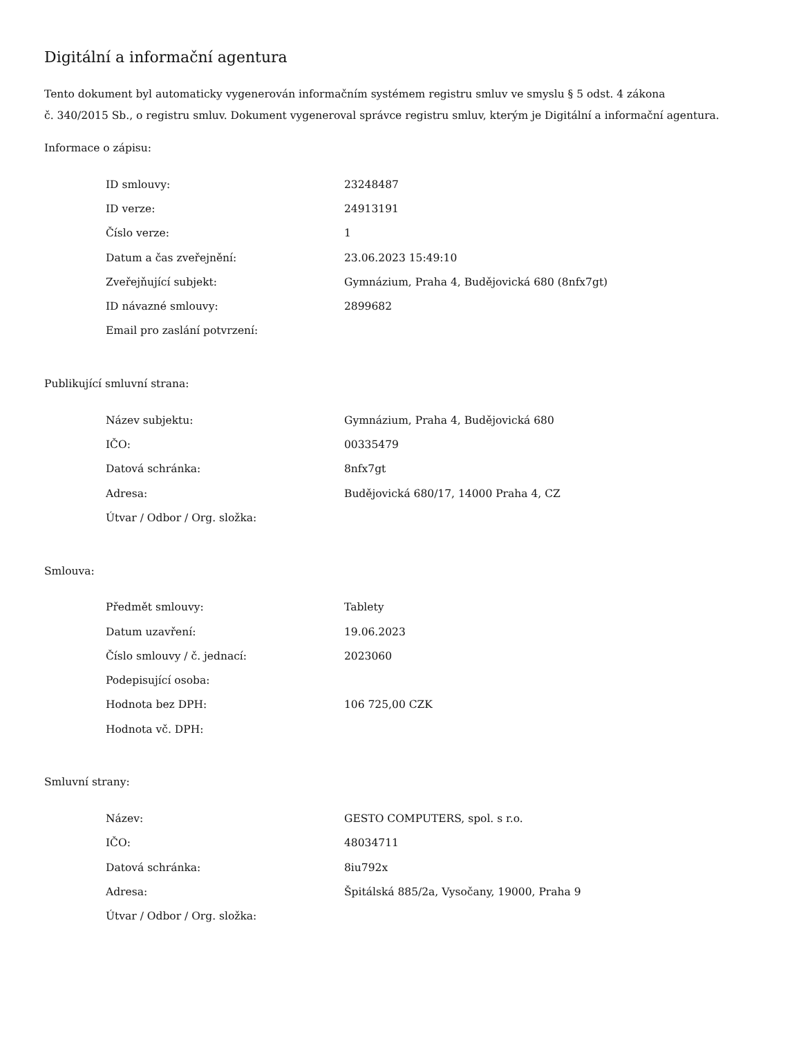Digitální a informační agentura
Tento dokument byl automaticky vygenerován informačním systémem registru smluv ve smyslu § 5 odst. 4 zákona
č. 340/2015 Sb., o registru smluv. Dokument vygeneroval správce registru smluv, kterým je Digitální a informační agentura.
Informace o zápisu:
| ID smlouvy: | 23248487 |
| ID verze: | 24913191 |
| Číslo verze: | 1 |
| Datum a čas zveřejnění: | 23.06.2023 15:49:10 |
| Zveřejňující subjekt: | Gymnázium, Praha 4, Budějovická 680 (8nfx7gt) |
| ID návazné smlouvy: | 2899682 |
| Email pro zaslání potvrzení: | |
Publikující smluvní strana:
| Název subjektu: | Gymnázium, Praha 4, Budějovická 680 |
| IČO: | 00335479 |
| Datová schránka: | 8nfx7gt |
| Adresa: | Budějovická 680/17, 14000 Praha 4, CZ |
| Útvar / Odbor / Org. složka: | |
Smlouva:
| Předmět smlouvy: | Tablety |
| Datum uzavření: | 19.06.2023 |
| Číslo smlouvy / č. jednací: | 2023060 |
| Podepisující osoba: | |
| Hodnota bez DPH: | 106 725,00 CZK |
| Hodnota vč. DPH: | |
Smluvní strany:
| Název: | GESTO COMPUTERS, spol. s r.o. |
| IČO: | 48034711 |
| Datová schránka: | 8iu792x |
| Adresa: | Špitálská 885/2a, Vysočany, 19000, Praha 9 |
| Útvar / Odbor / Org. složka: | |